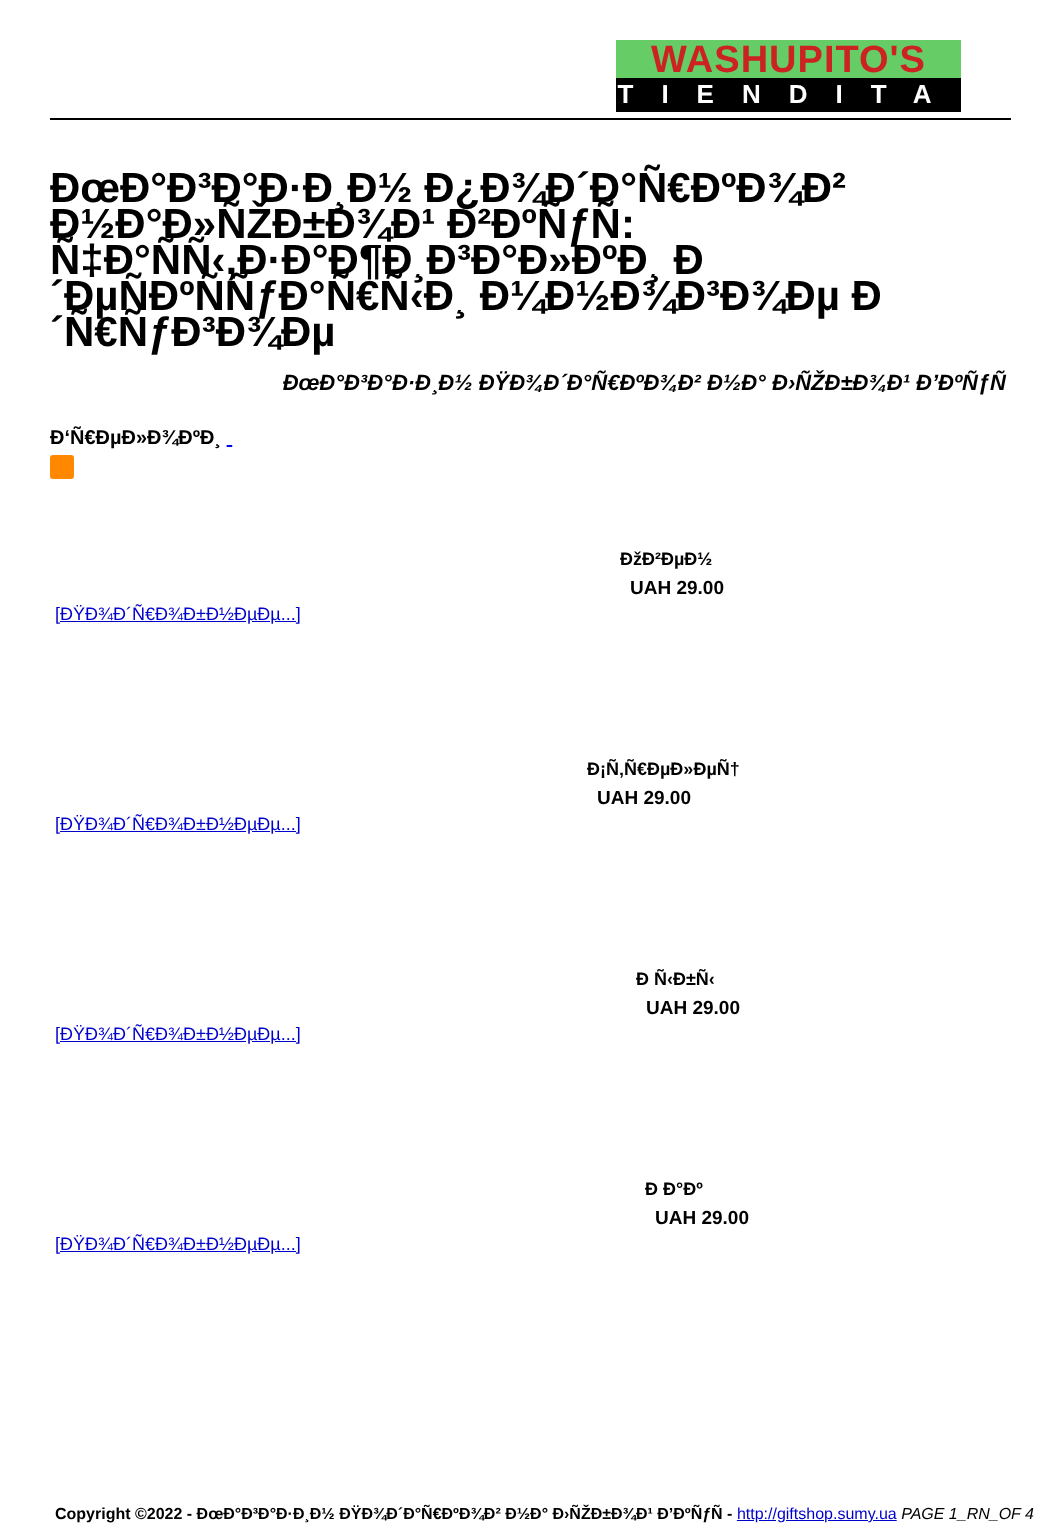WASHUPITO'S
TIENDITA
ÐœÐ°Ð³Ð°Ð·Ð¸Ð½ Ð¿Ð¾Ð´Ð°Ñ€ÐºÐ¾Ð² Ð½Ð°Ð»ÑŽÐ±Ð¾Ð¹ Ð²ÐºÑƒÑ: Ñ‡Ð°ÑÑ‹,Ð·Ð°Ð¶Ð¸Ð³Ð°Ð»ÐºÐ¸ Ð´ÐµÑÐºÑÑƒÐ°Ñ€Ñ‹Ð¸ Ð¼Ð½Ð¾Ð³Ð¾Ðµ Ð´Ñ€ÑƒÐ³Ð¾Ðµ
ÐœÐ°Ð³Ð°Ð·Ð¸Ð½ ÐŸÐ¾Ð´Ð°Ñ€ÐºÐ¾Ð² Ð½Ð° Ð›ÑŽÐ±Ð¾Ð¹ Ð’ÐºÑƒÑ
Ð‘Ñ€ÐµÐ»Ð¾ÐºÐ¸
ÐžÐ²ÐµÐ½
UAH 29.00
[ÐŸÐ¾Ð´Ñ€Ð¾Ð±Ð½ÐµÐµ...]
Ð¡Ñ‚Ñ€ÐµÐ»ÐµÑ†
UAH 29.00
[ÐŸÐ¾Ð´Ñ€Ð¾Ð±Ð½ÐµÐµ...]
Ð Ñ‹Ð±Ñ‹
UAH 29.00
[ÐŸÐ¾Ð´Ñ€Ð¾Ð±Ð½ÐµÐµ...]
Ð Ð°Ðº
UAH 29.00
[ÐŸÐ¾Ð´Ñ€Ð¾Ð±Ð½ÐµÐµ...]
Copyright ©2022 - ÐœÐ°Ð³Ð°Ð·Ð¸Ð½ ÐŸÐ¾Ð´Ð°Ñ€ÐºÐ¾Ð² Ð½Ð° Ð›ÑŽÐ±Ð¾Ð¹ Ð’ÐºÑƒÑ - http://giftshop.sumy.ua PAGE 1_RN_OF 4